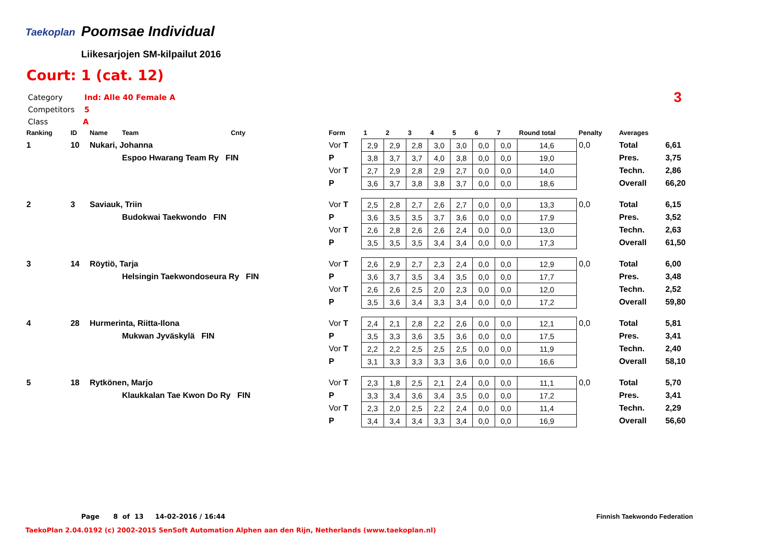Taekoplan Poomsae Individual
Liikesarjojen SM-kilpailut 2016
Court: 1 (cat. 12)
Category Ind: Alle 40 Female A
Competitors 5
Class A
3
| Ranking | ID | Name | Team | Cnty | Form | 1 | 2 | 3 | 4 | 5 | 6 | 7 | Round total | Penalty | Averages | |
| --- | --- | --- | --- | --- | --- | --- | --- | --- | --- | --- | --- | --- | --- | --- | --- | --- |
| 1 | 10 | Nukari, Johanna | | | Vor T | 2,9 | 2,9 | 2,8 | 3,0 | 3,0 | 0,0 | 0,0 | 14,6 | 0,0 | Total | 6,61 |
| | | | Espoo Hwarang Team Ry FIN | | P | 3,8 | 3,7 | 3,7 | 4,0 | 3,8 | 0,0 | 0,0 | 19,0 | | Pres. | 3,75 |
| | | | | | Vor T | 2,7 | 2,9 | 2,8 | 2,9 | 2,7 | 0,0 | 0,0 | 14,0 | | Techn. | 2,86 |
| | | | | | P | 3,6 | 3,7 | 3,8 | 3,8 | 3,7 | 0,0 | 0,0 | 18,6 | | Overall | 66,20 |
| 2 | 3 | Saviauk, Triin | | | Vor T | 2,5 | 2,8 | 2,7 | 2,6 | 2,7 | 0,0 | 0,0 | 13,3 | 0,0 | Total | 6,15 |
| | | | Budokwai Taekwondo FIN | | P | 3,6 | 3,5 | 3,5 | 3,7 | 3,6 | 0,0 | 0,0 | 17,9 | | Pres. | 3,52 |
| | | | | | Vor T | 2,6 | 2,8 | 2,6 | 2,6 | 2,4 | 0,0 | 0,0 | 13,0 | | Techn. | 2,63 |
| | | | | | P | 3,5 | 3,5 | 3,5 | 3,4 | 3,4 | 0,0 | 0,0 | 17,3 | | Overall | 61,50 |
| 3 | 14 | Röytiö, Tarja | | | Vor T | 2,6 | 2,9 | 2,7 | 2,3 | 2,4 | 0,0 | 0,0 | 12,9 | 0,0 | Total | 6,00 |
| | | | Helsingin Taekwondoseura Ry FIN | | P | 3,6 | 3,7 | 3,5 | 3,4 | 3,5 | 0,0 | 0,0 | 17,7 | | Pres. | 3,48 |
| | | | | | Vor T | 2,6 | 2,6 | 2,5 | 2,0 | 2,3 | 0,0 | 0,0 | 12,0 | | Techn. | 2,52 |
| | | | | | P | 3,5 | 3,6 | 3,4 | 3,3 | 3,4 | 0,0 | 0,0 | 17,2 | | Overall | 59,80 |
| 4 | 28 | Hurmerinta, Riitta-Ilona | | | Vor T | 2,4 | 2,1 | 2,8 | 2,2 | 2,6 | 0,0 | 0,0 | 12,1 | 0,0 | Total | 5,81 |
| | | | Mukwan Jyväskylä FIN | | P | 3,5 | 3,3 | 3,6 | 3,5 | 3,6 | 0,0 | 0,0 | 17,5 | | Pres. | 3,41 |
| | | | | | Vor T | 2,2 | 2,2 | 2,5 | 2,5 | 2,5 | 0,0 | 0,0 | 11,9 | | Techn. | 2,40 |
| | | | | | P | 3,1 | 3,3 | 3,3 | 3,3 | 3,6 | 0,0 | 0,0 | 16,6 | | Overall | 58,10 |
| 5 | 18 | Rytkönen, Marjo | | | Vor T | 2,3 | 1,8 | 2,5 | 2,1 | 2,4 | 0,0 | 0,0 | 11,1 | 0,0 | Total | 5,70 |
| | | | Klaukkalan Tae Kwon Do Ry FIN | | P | 3,3 | 3,4 | 3,6 | 3,4 | 3,5 | 0,0 | 0,0 | 17,2 | | Pres. | 3,41 |
| | | | | | Vor T | 2,3 | 2,0 | 2,5 | 2,2 | 2,4 | 0,0 | 0,0 | 11,4 | | Techn. | 2,29 |
| | | | | | P | 3,4 | 3,4 | 3,4 | 3,3 | 3,4 | 0,0 | 0,0 | 16,9 | | Overall | 56,60 |
Page 8 of 13 14-02-2016 / 16:44
Finnish Taekwondo Federation
TaekoPlan 2.04.0192 (c) 2002-2015 SenSoft Automation Alphen aan den Rijn, Netherlands (www.taekoplan.nl)